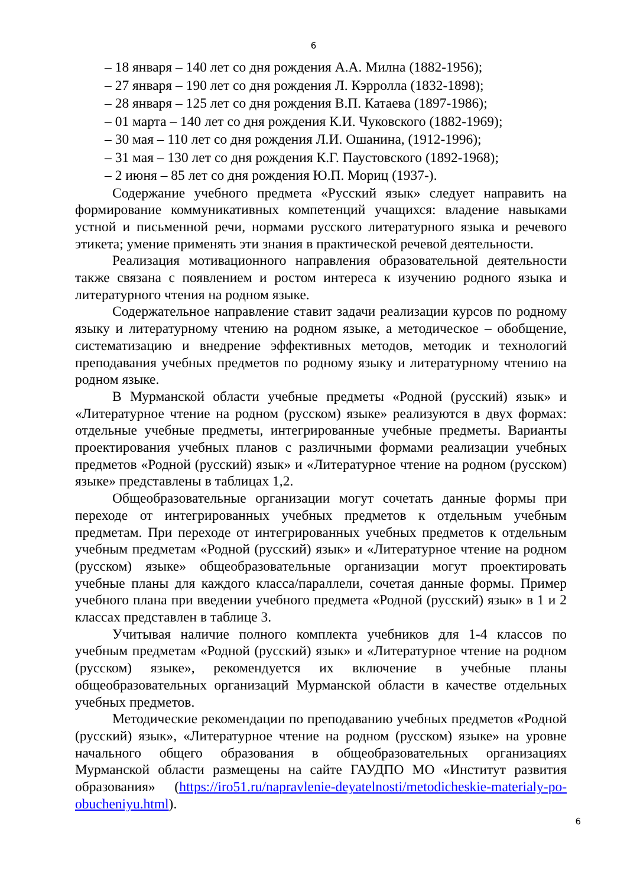6
– 18 января – 140 лет со дня рождения А.А. Милна (1882-1956);
– 27 января – 190 лет со дня рождения Л. Кэрролла (1832-1898);
– 28 января – 125 лет со дня рождения В.П. Катаева (1897-1986);
– 01 марта – 140 лет со дня рождения К.И. Чуковского (1882-1969);
– 30 мая – 110 лет со дня рождения Л.И. Ошанина, (1912-1996);
– 31 мая – 130 лет со дня рождения К.Г. Паустовского (1892-1968);
– 2 июня – 85 лет со дня рождения Ю.П. Мориц (1937-).
Содержание учебного предмета «Русский язык» следует направить на формирование коммуникативных компетенций учащихся: владение навыками устной и письменной речи, нормами русского литературного языка и речевого этикета; умение применять эти знания в практической речевой деятельности.
Реализация мотивационного направления образовательной деятельности также связана с появлением и ростом интереса к изучению родного языка и литературного чтения на родном языке.
Содержательное направление ставит задачи реализации курсов по родному языку и литературному чтению на родном языке, а методическое – обобщение, систематизацию и внедрение эффективных методов, методик и технологий преподавания учебных предметов по родному языку и литературному чтению на родном языке.
В Мурманской области учебные предметы «Родной (русский) язык» и «Литературное чтение на родном (русском) языке» реализуются в двух формах: отдельные учебные предметы, интегрированные учебные предметы. Варианты проектирования учебных планов с различными формами реализации учебных предметов «Родной (русский) язык» и «Литературное чтение на родном (русском) языке» представлены в таблицах 1,2.
Общеобразовательные организации могут сочетать данные формы при переходе от интегрированных учебных предметов к отдельным учебным предметам. При переходе от интегрированных учебных предметов к отдельным учебным предметам «Родной (русский) язык» и «Литературное чтение на родном (русском) языке» общеобразовательные организации могут проектировать учебные планы для каждого класса/параллели, сочетая данные формы. Пример учебного плана при введении учебного предмета «Родной (русский) язык» в 1 и 2 классах представлен в таблице 3.
Учитывая наличие полного комплекта учебников для 1-4 классов по учебным предметам «Родной (русский) язык» и «Литературное чтение на родном (русском) языке», рекомендуется их включение в учебные планы общеобразовательных организаций Мурманской области в качестве отдельных учебных предметов.
Методические рекомендации по преподаванию учебных предметов «Родной (русский) язык», «Литературное чтение на родном (русском) языке» на уровне начального общего образования в общеобразовательных организациях Мурманской области размещены на сайте ГАУДПО МО «Институт развития образования» (https://iro51.ru/napravlenie-deyatelnosti/metodicheskie-materialy-po-obucheniyu.html).
6